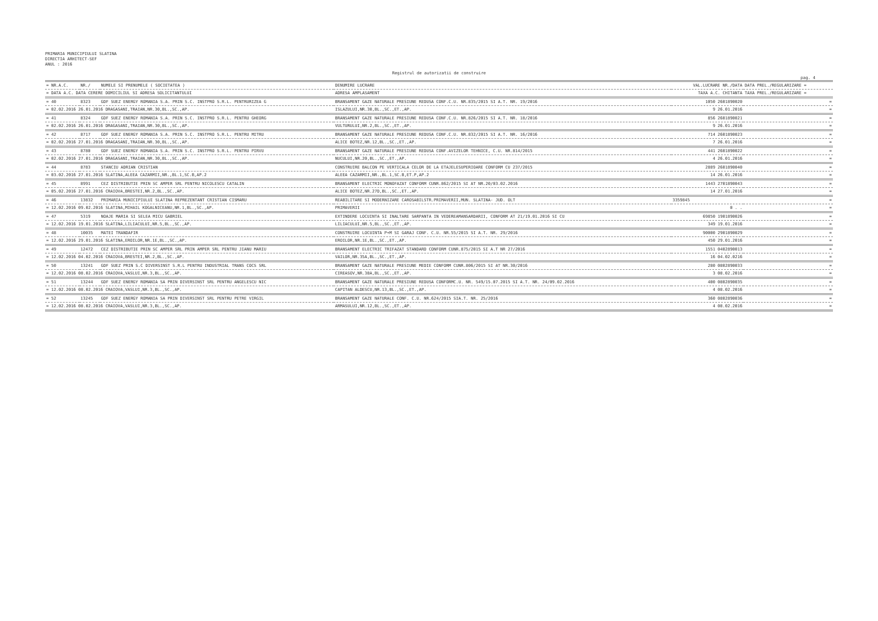PRIMARIA MUNICIPIULUI SLATINA
DIRECTIA ARHITECT-SEF
ANUL : 2016
Registrul de autorizatii de construire
pag. 4
| = NR.A.C. | NR./ | NUMELE SI PRENUMELE ( SOCIETATEA ) | DENUMIRE LUCRARE | VAL.LUCRARE NR./DATA | DATA PREL./REGULARIZARE = |
| --- | --- | --- | --- | --- | --- |
| = DATA A.C. DATA CERERE DOMICILIUL SI ADRESA SOLICITANTULUI | | | ADRESA AMPLASAMENT | TAXA A.C. CHITANTA | TAXA PREL./REGULARIZARE = |
| = 40 | 8323 | GDF SUEZ ENERGY ROMANIA S.A. PRIN S.C. INSTPRO S.R.L. PENTRURIZEA G | BRANSAMENT GAZE NATURALE PRESIUNE REDUSA CONF.C.U. NR.835/2015 SI A.T. NR. 19/2016 | 1050 2601890020 | = |
| = 02.02.2016 26.01.2016 DRAGASANI,TRAIAN,NR.30,BL.,SC.,AP. | | | ISLAZULUI,NR.30,BL.,SC.,ET.,AP. | 9 26.01.2016 | = |
| = 41 | 8324 | GDF SUEZ ENERGY ROMANIA S.A. PRIN S.C. INSTPRO S.R.L. PENTRU GHEORG | BRANSAMENT GAZE NATURALE PRESIUNE REDUSA CONF.C.U. NR.826/2015 SI A.T. NR. 18/2016 | 856 2601890021 | = |
| = 02.02.2016 26.01.2016 DRAGASANI,TRAIAN,NR.30,BL.,SC.,AP. | | | VULTURULUI,NR.2,BL.,SC.,ET.,AP. | 9 26.01.2016 | = |
| = 42 | 8717 | GDF SUEZ ENERGY ROMANIA S.A. PRIN S.C. INSTPRO S.R.L. PENTRU MITRU | BRANSAMENT GAZE NATURALE PRESIUNE REDUSA CONF.C.U. NR.832/2015 SI A.T. NR. 16/2016 | 714 2601890023 | = |
| = 02.02.2016 27.01.2016 DRAGASANI,TRAIAN,NR.30,BL.,SC.,AP. | | | ALICE BOTEZ,NR.12,BL.,SC.,ET.,AP. | 7 26.01.2016 | = |
| = 43 | 8780 | GDF SUEZ ENERGY ROMANIA S.A. PRIN S.C. INSTPRO S.R.L. PENTRU PIRVU | BRANSAMENT GAZE NATURALE PRESIUNE REDUSA CONF.AVIZELOR TEHNICE, C.U. NR.814/2015 | 441 2601890022 | = |
| = 02.02.2016 27.01.2016 DRAGASANI,TRAIAN,NR.30,BL.,SC.,AP. | | | NUCULUI,NR.20,BL.,SC.,ET.,AP. | 4 26.01.2016 | = |
| = 44 | 8783 | STANCIU ADRIAN CRISTIAN | CONSTRUIRE BALCON PE VERTICALA CELOR DE LA ETAJELESUPERIOARE CONFORM CU 237/2015 | 2889 2601890040 | = |
| = 03.02.2016 27.01.2016 SLATINA,ALEEA CAZARMII,NR.,BL.1,SC.B,AP.2 | | | ALEEA CAZARMII,NR.,BL.1,SC.B,ET.P,AP.2 | 14 26.01.2016 | = |
| = 45 | 8991 | CEZ DISTRIBUTIE PRIN SC AMPER SRL PENTRU NICOLESCU CATALIN | BRANSAMENT ELECTRIC MONOFAZAT CONFORM CUNR.862/2015 SI AT NR.20/03.02.2016 | 1443 2701890043 | = |
| = 05.02.2016 27.01.2016 CRAIOVA,BRESTEI,NR.2,BL.,SC.,AP. | | | ALICE BOTEZ,NR.27D,BL.,SC.,ET.,AP. | 14 27.01.2016 | = |
| = 46 | 13832 | PRIMARIA MUNICIPIULUI SLATINA REPREZENTANT CRISTIAN CISMARU | REABILITARE SI MODERNIZARE CAROSABILSTR.PRIMAVERII,MUN. SLATINA- JUD. OLT | 3359845 | = |
| = 12.02.2016 09.02.2016 SLATINA,MIHAIL KOGALNICEANU,NR.1,BL.,SC.,AP. | | | PRIMAVERII | 0 . . | = |
| = 47 | 5319 | NOAJE MARIA SI SELEA MICU GABRIEL | EXTINDERE LOCUINTA SI INALTARE SARPANTA IN VEDEREAMANSARDARII, CONFORM AT 21/19.01.2016 SI CU | 69850 1901890026 | = |
| = 12.02.2016 19.01.2016 SLATINA,LILIACULUI,NR.5,BL.,SC.,AP. | | | LILIACULUI,NR.5,BL.,SC.,ET.,AP. | 349 19.01.2016 | = |
| = 48 | 10035 | MATEI TRANDAFIR | CONSTRUIRE LOCUINTA P+M SI GARAJ CONF. C.U. NR.55/2015 SI A.T. NR. 29/2016 | 90000 2901890029 | = |
| = 12.02.2016 29.01.2016 SLATINA,EROILOR,NR.1E,BL.,SC.,AP. | | | EROILOR,NR.1E,BL.,SC.,ET.,AP. | 450 29.01.2016 | = |
| = 49 | 12472 | CEZ DISTRIBUTIE PRIN SC AMPER SRL PRIN AMPER SRL PENTRU JIANU MARIU | BRANSAMENT ELECTRIC TRIFAZAT STANDARD CONFORM CUNR.875/2015 SI A.T NR 27/2016 | 1551 0402890013 | = |
| = 12.02.2016 04.02.2016 CRAIOVA,BRESTEI,NR.2,BL.,SC.,AP. | | | VAILOR,NR.35A,BL.,SC.,ET.,AP. | 16 04.02.0216 | = |
| = 50 | 13241 | GDF SUEZ PRIN S.C DIVERSINST S.R.L PENTRU INDUSTRIAL TRANS COCS SRL | BRANSAMENT GAZE NATURALE PRESIUNE MEDIE CONFORM CUNR.806/2015 SI AT NR.30/2016 | 280 0802890033 | = |
| = 12.02.2016 08.02.2016 CRAIOVA,VASLUI,NR.3,BL.,SC.,AP. | | | CIREASOV,NR.38A,BL.,SC.,ET.,AP. | 3 08.02.2016 | = |
| = 51 | 13244 | GDF SUEZ ENERGY ROMANIA SA PRIN DIVERSINST SRL PENTRU ANGELESCU NIC | BRANSAMENT GAZE NATURALE PRESIUNE REDUSA CONFORMC.U. NR. 549/15.07.2015 SI A.T. NR. 24/09.02.2016 | 400 0802890035 | = |
| = 12.02.2016 08.02.2016 CRAIOVA,VASLUI,NR.3,BL.,SC.,AP. | | | CAPITAN ALDESCU,NR.13,BL.,SC.,ET.,AP. | 4 08.02.2016 | = |
| = 52 | 13245 | GDF SUEZ ENERGY ROMANIA SA PRIN DIVERSINST SRL PENTRU PETRE VIRGIL | BRANSAMENT GAZE NATURALE CONF. C.U. NR.624/2015 SIA.T. NR. 25/2016 | 360 0802890036 | = |
| = 12.02.2016 08.02.2016 CRAIOVA,VASLUI,NR.3,BL.,SC.,AP. | | | ARMASULUI,NR.12,BL.,SC.,ET.,AP. | 4 08.02.2016 | = |